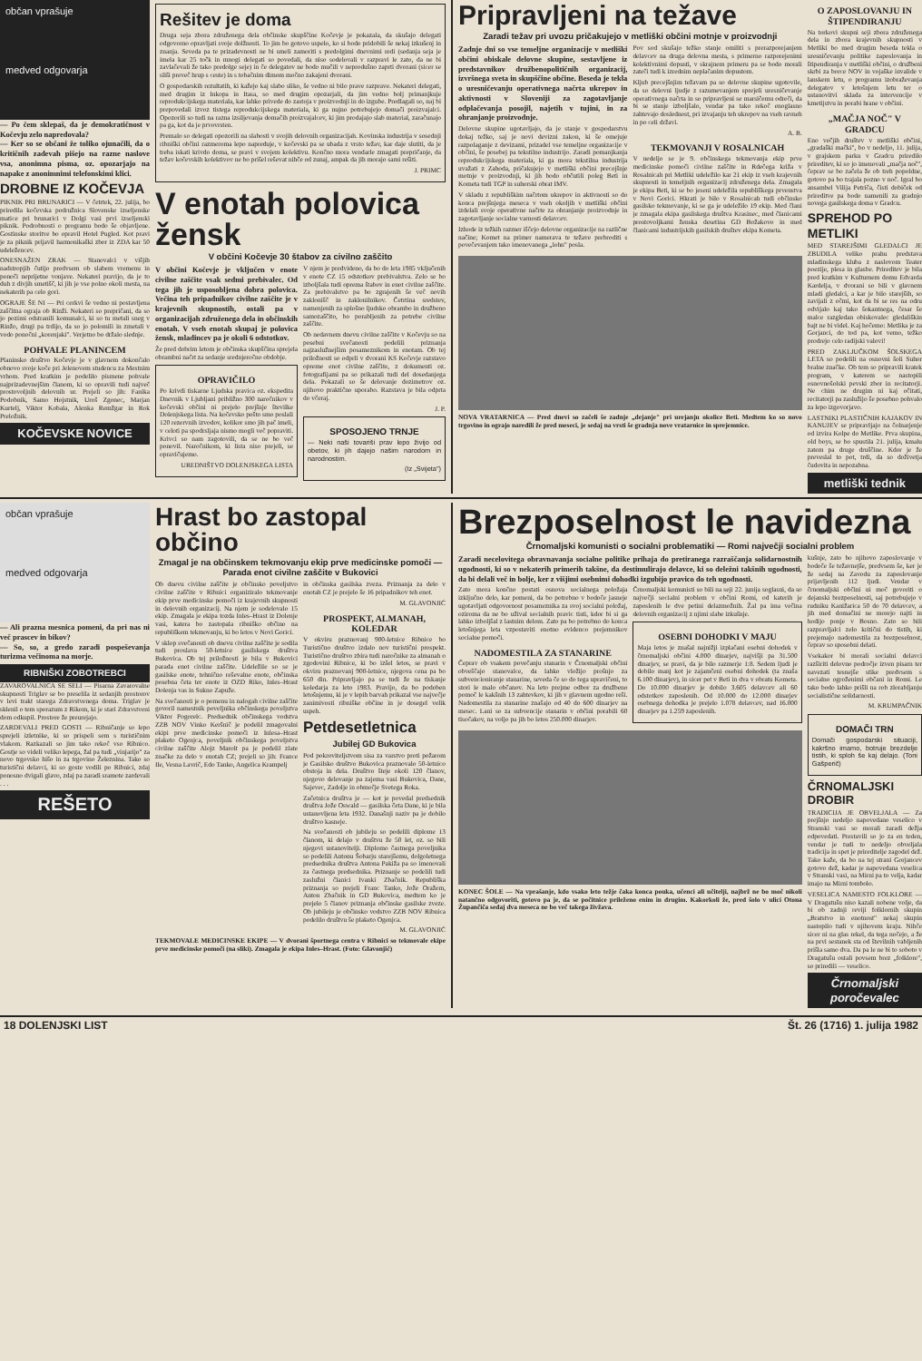občan vprašuje
medved odgovarja
— Po čem sklepaš, da je demokratičnost v Kočevju zelo napredovala?
— Ker so se občani že toliko ojunačili, da o kritičnih zadevah pišejo na razne naslove vsa, anonimna pisma, oz. opozarjajo na napake z anonimnimi telefonskimi klici.
DROBNE IZ KOČEVJA
PIKNIK PRI BRUNARICI — V četrtek, 22. julija, bo priredila kočevska podružnica Slovenske izseljenske matice pri brunarici v Dolgi vasi prvi izseljenski piknik. Podrobnosti o programu bodo še objavljene. Gostinske storitve bo opravil Hotel Pugled. Kot pravi je za piknik prijavil harmonikaški zbor iz ZDA kar 50 udeležencev.
ONESNAŽEN ZRAK — Stanovalci v višjih nadstropjih čutijo predvsem ob slabem vremenu in ponoči neprijetne vonjave. Nekateri pravijo, da je to duh z divjih smetišč, ki jih je vse polno okoli mesta, na nekaterih pa celo gori.
OGRAJE ŠE NI — Pri cerkvi še vedno ni postavljena zaščitna ograja ob Rinži. Nekateri so prepričani, da so jo pozimi odstranili komunalci, ki so tu metali sneg v Rinžo, drugi pa trdijo, da so jo polomili in zmetali v vodo ponočni „korenjaki". Verjetno bo držalo slednje.
POHVALE PLANINCEM
Planinsko društvo Kočevje je v glavnem dokončalo obnovo svoje koče pri Jelenovem studencu za Mestnim vrhom. Pred kratkim je podelilo pismene pohvale najprizadevnejšim članom, ki so opravili tudi največ prostovoljnih delovnih ur. Prejeli so jih: Fanika Podobnik, Samo Hojstnik, Uroš Zgonec, Marjan Kurtelj, Viktor Kobala, Alenka Remžgar in Rok Preložnik.
KOČEVSKE NOVICE
Rešitev je doma
Druga seja zbora združenega dela občinske skupščine Kočevje je pokazala, da skušajo delegati odgovorno opravljati svoje dolžnosti. To jim bo gotovo uspelo, ko si bodo pridobili še nekaj izkušenj in znanja. Seveda pa te prizadevnosti ne bi smeli zamoriti s predolgimi dnevnimi redi (sedanja seja je imela kar 25 točk in mnogi delegati so povedali, da niso sodelovali v razpravi le zato, da ne bi zavlačevali že tako predolge seje) in če delegatov ne bodo mučili v neprodušno zaprti dvorani (sicer se sliši preveč hrup s ceste) in s tobačnim dimom močno zakajeni dvorani.
O gospodarskih rezultatih, ki kažejo kaj slabo sliko, še vedno ni bilo prave razprave. Nekateri delegati, med drugim iz Inkopa in Itasa, so med drugim opozarjali, da jim vedno bolj primanjkuje reprodukcijskega materiala, kar lahko privede do zastoja v proizvodnji in do izgube. Predlagali so, naj bi prepovedali izvoz tistega reprodukcijskega materiala, ki ga nujno potrebujejo domači proizvajalci. Opozorili so tudi na razna izsiljevanja domačih proizvajalcev, ki jim prodajajo slab material, zaračunajo pa ga, kot da je prvovrsten.
Premalo so delegati opozorili na slabosti v svojih delovnih organizacijah. Kovinska industrija v sosednji ribniški občini razmeroma lepo napreduje, v kočevski pa se ubada z vrsto težav, kar daje slutiti, da je treba iskati krivdo doma, se pravi v svojem kolektivu. Končno mora vendarle zmagati prepričanje, da težav kočevskih kolektivov ne bo prišel reševat nihče od zunaj, ampak da jih morajo sami rešiti.
J. PRIMC
V enotah polovica žensk
V občini Kočevje 30 štabov za civilno zaščito
V občini Kočevje je vključen v enote civilne zaščite vsak sedmi prebivalec. Od tega jih je usposobljena dobra polovica. Večina teh pripadnikov civilne zaščite je v krajevnih skupnostih, ostali pa v organizacijah združenega dela in občinskih enotah. V vseh enotah skupaj je polovica žensk, mladincev pa je okoli 6 odstotkov.
Že pred dobrim letom je občinska skupščina sprejela obrambni načrt za sedanje srednjeročno obdobje.
OPRAVIČILO
Po krivdi tiskarne Ljudska pravica oz. ekspedita Dnevnik v Ljubljani približno 300 naročnikov v kočevski občini ni prejelo prejšnje številke Dolenjskega lista. Na kočevsko pošto smo poslali 120 rezervnih izvodov, kolikor smo jih pač imeli, v celoti pa spodrsljaja nismo mogli več popraviti. Krivci so nam zagotovili, da se ne bo več ponovil. Naročnikom, ki lista niso prejeli, se opravičujemo.
UREDNIŠTVO DOLENJSKEGA LISTA
V njem je predvideno, da bo do leta 1985 vključenih v enote CZ 15 odstotkov prebivalstva. Zelo se bo izboljšala tudi oprema štabov in enot civilne zaščite. Za prebivalstvo pa bo zgrajenih še več novih zaklonišč in zaklonilnikov. Četrtina sredstev, namenjenih za splošno ljudsko obrambo in družbeno samozaščito, bo porabljenih za potrebe civilne zaščite.
Ob nedavnem dnevu civilne zaščite v Kočevju so na posebni svečanosti podelili priznanja najzaslužnejšim posameznikom in enotam. Ob tej priložnosti so odprli v dvorani KS Kočevje razstavo opreme enot civilne zaščite, z dokumenti oz. fotografijami pa so prikazali tudi del dosedanjega dela. Pokazali so še delovanje dozimetrov oz. njihovo praktično uporabo. Razstava je bila odprta do včeraj.
J. P.
SPOSOJENO TRNJE
— Neki naši tovariši prav lepo živijo od obetov, ki jih dajejo našim narodom in narodnostim.
(Iz „Svijeta")
Pripravljeni na težave
Zaradi težav pri uvozu pričakujejo v metliški občini motnje v proizvodnji
Zadnje dni so vse temeljne organizacije v metliški občini obiskale delovne skupine, sestavljene iz predstavnikov družbenopolitičnih organizacij, izvršnega sveta in skupščine občine. Beseda je tekla o uresničevanju operativnega načrta ukrepov in aktivnosti v Sloveniji za zagotavljanje odplačevanja posojil, najetih v tujini, in za ohranjanje proizvodnje.
Delovne skupine ugotavljajo, da je stanje v gospodarstvu dokaj težko, saj je novi devizni zakon, ki še omejuje razpolaganje z devizami, prizadel vse temeljne organizacije v občini, še posebej pa tekstilno industrijo. Zaradi pomanjkanja reprodukcijskega materiala, ki ga mora tekstilna industrija uvažati z Zahoda, pričakujejo v metliški občini precejšnje motnje v proizvodnji, ki jih bodo občutili poleg Beti in Kometa tudi TGP in suhorski obrat IMV.
V skladu z republiškim načrtom ukrepov in aktivnosti so do konca prejšnjega meseca v vseh okoljih v metliški občini izdelali svoje operativne načrte za ohranjanje proizvodnje in zagotavljanje socialne varnosti delavcev.
Izhode iz težkih razmer iščejo delovne organizacije na različne načine; Komet na primer namerava te težave prebroditi s povečevanjem tako imenovanega „lohn" posla.
Pov sod skušajo težko stanje omiliti s prerazporejanjem delavcev na druga delovna mesta, s primerno razporejenimi kolektivnimi dopusti, v skrajnem primeru pa se bodo morali zateči tudi k izrednim neplačanim dopustom.
Kljub precejšnjim težavam pa so delovne skupine ugotovile, da so delovni ljudje z razumevanjem sprejeli uresničevanje operativnega načrta in so pripravljeni se marsičemu odreči, da bi se stanje izboljšalo, vendar pa tako rekoč enoglasno zahtevajo doslednost, pri izvajanju teh ukrepov na vseh ravneh in po celi državi.
A. B.
TEKMOVANJI V ROSALNICAH
V nedeljo se je 9. občinskega tekmovanja ekip prve medicinske pomoči civilne zaščite in Rdečega križa v Rosalnicah pri Metliki udeležilo kar 21 ekip iz vseh krajevnih skupnosti in temeljnih organizacij združenega dela. Zmagala je ekipa Beti, ki se bo jeseni udeležila republiškega prvenstva v Novi Gorici. Hkrati je bilo v Rosalnicah tudi občinsko gasilsko tekmovanje, ki se ga je udeležilo 19 ekip. Med člani je zmagala ekipa gasilskega društva Krasinec, med članicami prostovoljkami ženska desetina GD Božakovo in med članicami industrijskih gasilskih društev ekipa Kometa.
NOVA VRATARNICA — Pred dnevi so začeli še zadnje „dejanje" pri urejanju okolice Beti. Medtem ko so novo trgovino in ograjo naredili že pred meseci, je sedaj na vrsti še gradnja nove vratarnice in sprejemnice.
O ZAPOSLOVANJU IN ŠTIPENDIRANJU
Na torkovi skupni seji zbora združenega dela in zbora krajevnih skupnosti v Metliki bo med drugim beseda tekla o uresničevanju politike zaposlovanja in štipendiranja v metliški občini, o družbeni skrbi za borce NOV in vojaške invalide v lanskem letu, o programu izobraževanja delegatov v letošnjem letu ter o ustanovitvi sklada za intervencije v kmetijstvu in porabi hrane v občini.
„MAČJA NOČ" V GRADCU
Eno večjih društev v metliški občini, „gradaški mački", bo v nedeljo, 11. julija, v grajskem parku v Gradcu priredilo prireditev, ki so jo imenovali „mačja noč", čeprav se bo začela že ob treh popoldne, gotovo pa bo trajala pozno v noč. Igral bo ansambel Vilija Petriča, čisti dobiček od prireditve pa bodo namenili za gradnjo novega gasilskega doma v Gradcu.
SPREHOD PO METLIKI
MED STAREJŠIMI GLEDALCI JE ZBUDILA veliko prahu predstava mladinskega kluba z naslovom Teater poezije, plesa in glasbe. Prireditev je bila pred kratkim v Kulturnem domu Edvarda Kardelja, v dvorani so bili v glavnem mladi gledalci, a kar je bilo starejših, so zavijali z očmi, kot da bi se res na odru odvijalo kaj tako šokantnega, česar še malce razgledan obiskovalec gledališkin bajt ne bi videl. Kaj hočemo: Metlika je za Gorjanci, do tod pa, kot vemo, težko prodrejo celo radijski valovi!
PRED ZAKLJUČKOM ŠOLSKEGA LETA so podelili na osnovni šoli Suhor bralne značke. Ob tem so pripravili kratek program, v katerem so nastopili osnovnošolski pevski zbor in recitatorji. Ne chim ne drugim ni kaj očitati, recitatorji pa zaslužijo še posebno pohvalo za lepo izgovorjavo.
LASTNIKI PLASTIČNIH KAJAKOV IN KANUJEV se pripravljajo na čolnarjenje od izvira Kolpe do Metlike. Prva skupina, old boys, se bo spustila 21. julija, kmalu zatem pa druge druščine. Kdor je že preveslal to pot, trdi, da so doživetja čudovita in nepozabna.
metliški tednik
občan vprašuje
medved odgovarja
— Ali prazna mesnica pomeni, da pri nas ni več prascev in bikov?
— So, so, a gredo zaradi pospeševanja turizma večinoma na morje.
RIBNIŠKI ZOBOTREBCI
ZAVAROVALNICA SE SELI — Pisarna Zavarovalne skupnosti Triglav se bo preselila iz sedanjih prostorov v levi trakt starega Zdravstvenega doma. Triglav je sklenil o tem sporazum z Rikom, ki je stari Zdravstveni dom odkupil. Prostore že preurejajo.
ZARDEVALI PRED GOSTI — Ribničanje so lepo sprejeli izletnike, ki so prispeli sem s turističnim vlakom. Razkazali so jim tako rekoč vso Ribnico. Gostje so videli veliko lepega, žal pa tudi „vinjarijo" za novo trgovsko hišo in za trgovino Železnina. Tako so turistični delavci, ki so goste vodili po Ribnici, zdaj ponosno dvigali glavo, zdaj pa zaradi sramote zardevali . . .
REŠETO
Hrast bo zastopal občino
Zmagal je na občinskem tekmovanju ekip prve medicinske pomoči — Parada enot civilne zaščite v Bukovici
Ob dnevu civilne zaščite je občinsko poveljstvo civilne zaščite v Ribnici organiziralo tekmovanje ekip prve medicinske pomoči iz krajevnih skupnosti in delovnih organizacij. Na njem je sodelovalo 15 ekip. Zmagala je ekipa tozda Inles–Hrast iz Dolenje vasi, katera bo zastopala ribniško občino na republiškem tekmovanju, ki bo letos v Novi Gorici.
V sklop svečanosti ob dnevu civilne zaščite je sodila tudi proslava 50-letnice gasilskega društva Bukovica. Ob tej priložnosti je bila v Bukovici parada enot civilne zaščite. Udeležile so se je gasilske enote, tehnično reševalne enote, občinska posebna četa ter enote iz OZD Riko, Inles–Hrast Dolenja vas in Sukno Zapuže.
Na svečanosti je o pomenu in nalogah civilne zaščite govoril namestnik poveljnika občinskega poveljstva Viktor Pogorelc. Predsednik občinskega vodstva ZZB NOV Vinko Keršnič je podelil zmagovalni ekipi prve medicinske pomoči iz Inlesa–Hrast plaketo Ogenjca, poveljnik občinskega poveljstva civilne zaščite Alojz Marolt pa je podelil zlate značke za delo v enotah CZ; prejeli so jih: France Ile, Vesna Lavrič, Edo Tanko, Angelica Krampelj
in občinska gasilska zveza. Priznanja za delo v enotah CZ je prejelo še 16 pripadnikov teh enot.
M. GLAVONJIĆ
PROSPEKT, ALMANAH, KOLEDAR
V okviru praznovanj 900-letnice Ribnice bo Turistično društvo izdalo nov turistični prospekt. Turistično društvo zbira tudi naročnike za almanah o zgodovini Ribnice, ki bo izšel letos, se pravi v okviru praznovanj 900-letnice, njegova cena pa bo 650 din. Pripravljajo pa se tudi že na tiskanje koledarja za leto 1983. Pravijo, da bo podoben letošnjemu, ki je v lepih barvah prikazal vse največje zanimivosti ribniške občine in je dosegel velik uspeh.
Petdesetletnica
Jubilej GD Bukovica
Pod pokroviteljstvom sisa za varstvo proti požarom je Gasilsko društvo Bukovica praznovalo 50-letnico obstoja in dela. Društvo šteje okoli 120 članov, njegovo delovanje pa zajema vasi Bukovica, Dane, Sajevec, Zadolje in območje Svetega Roka.
Začetnica društva je — kot je povedal predsednik društva Jože Oswald — gasilska četa Dane, ki je bila ustanovljena leta 1932. Današnji naziv pa je dobilo društvo kasneje.
Na svečanosti ob jubileju so podelili diplome 13 članom, ki delajo v društvu že 50 let, oz. so bili njegovi ustanovitelji. Diplomo častnega poveljnika so podelili Antonu Šobarju starejšemu, dolgoletnega predsednika društva Antona Pakiža pa so imenovali za častnega predsednika. Priznanje so podelili tudi zaslužni članici Ivanki Zbačnik. Republiška priznanja so prejeli Franc Tanko, Jože Oražem, Anton Zbačnik in GD Bukovica, medtem ko je prejelo 5 članov priznanja občinske gasilske zveze. Ob jubileju je občinsko vodstvo ZZB NOV Ribnica podelilo društvu še plaketo Ogenjca.
M. GLAVONJIĆ
TEKMOVALE MEDICINSKE EKIPE — V dvorani športnega centra v Ribnici so tekmovale ekipe prve medicinske pomoči (na sliki). Zmagala je ekipa Inles–Hrast. (Foto: Glavonjić)
Brezposelnost le navidezna
Črnomaljski komunisti o socialni problematiki — Romi največji socialni problem
Zaradi necelovitega obravnavanja socialne politike prihaja do pretiranega razraščanja solidarnostnih ugodnosti, ki so v nekaterih primerih takšne, da destimulirajo delavce, ki so deležni takšnih ugodnosti, da bi delali več in bolje, ker z višjimi osebnimi dohodki izgubijo pravico do teh ugodnosti.
Zato mora končno postati osnova socialnega položaja izključno delo, kar pomeni, da bo potrebno v bodoče jasneje ugotavljati odgovornost posameznika za svoj socialni položaj, oziroma da ne bo užival socialnih pravic tisti, kdor bi si ga lahko izboljšal z lastnim delom. Zato pa bo potrebno do konca letošnjega leta vzpostaviti enotno evidenco prejemnikov socialne pomoči.
NADOMESTILA ZA STANARINE
Čeprav ob vsakem povečanju stanarin v Črnomaljski občini obveščajo stanovalce, da lahko vložijo prošnjo za subvencioniranje stanarine, seveda če so do tega upravičeni, to stori le malo občanov. Na leto prejme odbor za družbeno pomoč le kakšnih 13 zahtevkov, ki jih v glavnem ugodno reši. Nadomestila za stanarine znašajo od 40 do 600 dinarjev na mesec. Lani so za subvencije stanarin v občini porabili 60 tisočakov, na voljo pa jih bo letos 250.000 dinarjev.
Črnomaljski komunisti so bili na seji 22. junija soglasni, da so največji socialni problem v občini Romi, od katerih je zaposlenih le dve petini delazmožnih. Žal pa ima večina delovnih organizacij z njimi slabe izkušnje.
OSEBNI DOHODKI V MAJU
Maja letos je znašal najnižji izplačani osebni dohodek v črnomaljski občini 4.000 dinarjev, najvišji pa 31.500 dinarjev, se pravi, da je bilo razmerje 1:8. Sedem ljudi je dobilo manj kot je zajamčeni osebni dohodek (ta znaša 6.100 dinarjev), in sicer pet v Beti in dva v obratu Kometa. Do 10.000 dinarjev je dobilo 3.605 delavcev ali 60 odstotkov zaposlenih. Od 10.000 do 12.000 dinarjev osebnega dohodka je prejelo 1.078 delavcev, nad 16.000 dinarjev pa 1.259 zaposlenih.
KONEC ŠOLE — Na vprašanje, kdo vsako leto težje čaka konca pouka, učenci ali učitelji, najbrž ne bo moč nikoli natančno odgovoriti, gotovo pa je, da se počitnice prileženo enim in drugim. Kakorkoli že, pred šolo v ulici Otona Župančiča sedaj dva meseca ne bo več takega živžava.
kušnje, zato bo njihovo zaposlovanje v bodoče še težavnejše, predvsem še, ker je že sedaj na Zavodu za zaposlovanje prijavljenih 112 ljudi. Vendar v črnomaljski občini ni moč govoriti o dejanski brezposelnosti, saj potrebujejo v rudniku Kanižarica 50 do 70 delavcev, a jih med domačini ne morejo najti in hodijo ponje v Bosno. Zato so bili razpravljalci zelo kritični do tistih, ki prejemajo nadomestila za brezposelnost, čeprav so sposobni delati.
Vsekakor bi morali socialni delavci razširiti delovno področje izven pisarn ter navezati tesnejše stike predvsem s socialno ogroženimi občani in Romi. Le tako bodo lahko prišli na rob zlorabljanju socialistične solidarnosti.
M. KRUMPAČNIK
DOMAČI TRN
Domači gospodarski situaciji, kakršno imamo, botruje brezdelje tistih, ki sploh še kaj delajo. (Toni Gašperič)
ČRNOMALJSKI DROBIR
TRADICIJA JE OBVELJALA — Za prejšnjo nedeljo napovedano veselico v Stranski vasi so morali zaradi dežja odpovedati. Prestavili so jo za en teden, vendar je tudi to nedeljo obveljala tradicija in spet je prireditelje zagodel dež. Tako kaže, da bo na tej strani Gorjancev gotovo dež, kadar je napovedana veselica v Stranski vasi, na Mirni pa to velja, kadar imajo na Mirni tombolo.
VESELICA NAMESTO FOLKLORE — V Dragatušu niso kazali nobene volje, da bi ob zadnji reviji folklornih skupin „Bratstvo in enotnost" nekaj skupin nastopilo tudi v njihovem kraju. Nihče sicer ni na glas rekel, da tega nočejo, a že na prvi sestanek sta od številnih vabljenih prišla samo dva. Da pa le ne bi to soboto v Dragatušu ostali povsem brez „folklore", so priredili — veselico.
Črnomaljski poročevalec
18 DOLENJSKI LIST Št. 26 (1716) 1. julija 1982